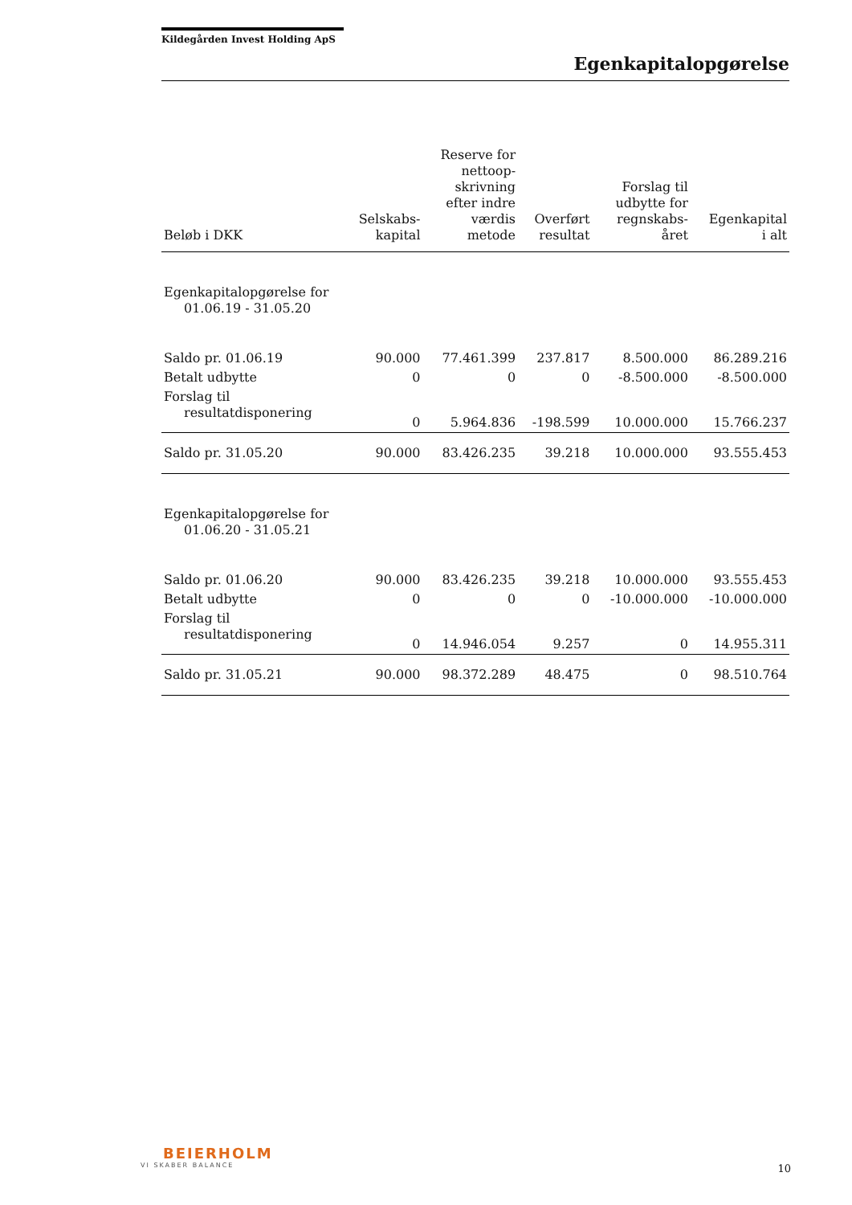Kildegården Invest Holding ApS
Egenkapitalopgørelse
| Beløb i DKK | Selskabs- kapital | Reserve for nettoop- skrivning efter indre værdis metode | Overført resultat | Forslag til udbytte for regnskabs- året | Egenkapital i alt |
| --- | --- | --- | --- | --- | --- |
| Egenkapitalopgørelse for 01.06.19 - 31.05.20 | | | | | |
| Saldo pr. 01.06.19 | 90.000 | 77.461.399 | 237.817 | 8.500.000 | 86.289.216 |
| Betalt udbytte | 0 | 0 | 0 | -8.500.000 | -8.500.000 |
| Forslag til resultatdisponering | 0 | 5.964.836 | -198.599 | 10.000.000 | 15.766.237 |
| Saldo pr. 31.05.20 | 90.000 | 83.426.235 | 39.218 | 10.000.000 | 93.555.453 |
| Egenkapitalopgørelse for 01.06.20 - 31.05.21 | | | | | |
| Saldo pr. 01.06.20 | 90.000 | 83.426.235 | 39.218 | 10.000.000 | 93.555.453 |
| Betalt udbytte | 0 | 0 | 0 | -10.000.000 | -10.000.000 |
| Forslag til resultatdisponering | 0 | 14.946.054 | 9.257 | 0 | 14.955.311 |
| Saldo pr. 31.05.21 | 90.000 | 98.372.289 | 48.475 | 0 | 98.510.764 |
BEIERHOLM
VI SKABER BALANCE
10